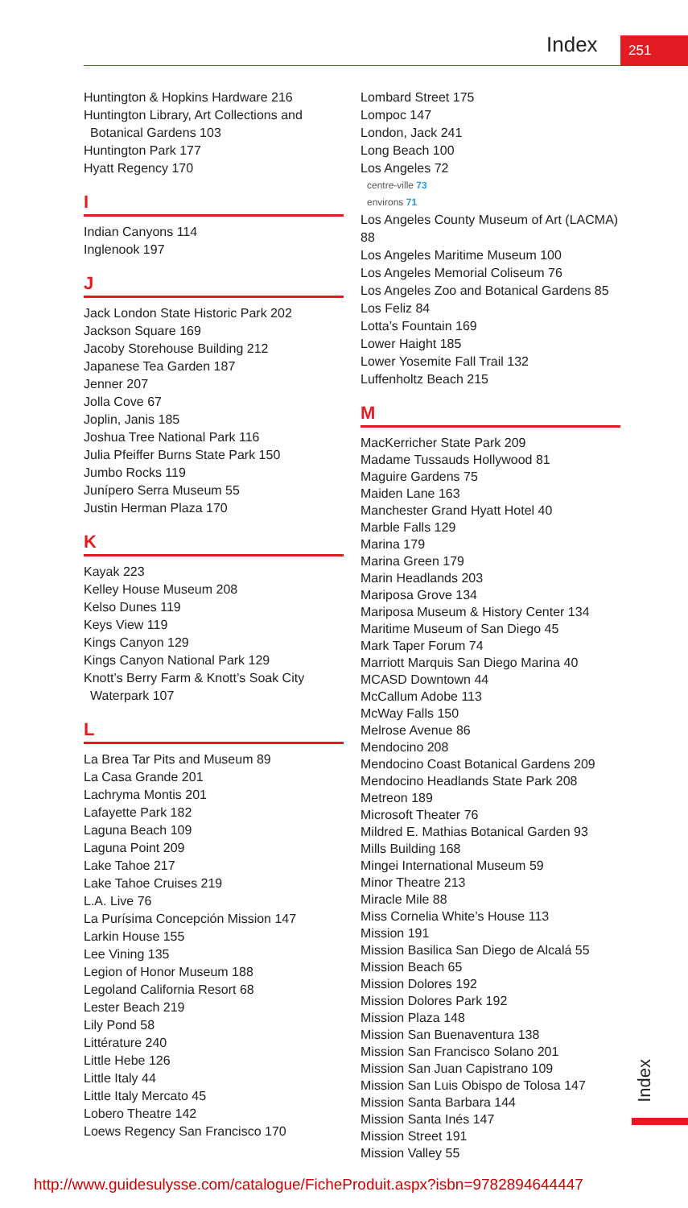Index 251
Huntington & Hopkins Hardware 216
Huntington Library, Art Collections and Botanical Gardens 103
Huntington Park 177
Hyatt Regency 170
I
Indian Canyons 114
Inglenook 197
J
Jack London State Historic Park 202
Jackson Square 169
Jacoby Storehouse Building 212
Japanese Tea Garden 187
Jenner 207
Jolla Cove 67
Joplin, Janis 185
Joshua Tree National Park 116
Julia Pfeiffer Burns State Park 150
Jumbo Rocks 119
Junípero Serra Museum 55
Justin Herman Plaza 170
K
Kayak 223
Kelley House Museum 208
Kelso Dunes 119
Keys View 119
Kings Canyon 129
Kings Canyon National Park 129
Knott’s Berry Farm & Knott’s Soak City Waterpark 107
L
La Brea Tar Pits and Museum 89
La Casa Grande 201
Lachryma Montis 201
Lafayette Park 182
Laguna Beach 109
Laguna Point 209
Lake Tahoe 217
Lake Tahoe Cruises 219
L.A. Live 76
La Purísima Concepción Mission 147
Larkin House 155
Lee Vining 135
Legion of Honor Museum 188
Legoland California Resort 68
Lester Beach 219
Lily Pond 58
Littérature 240
Little Hebe 126
Little Italy 44
Little Italy Mercato 45
Lobero Theatre 142
Loews Regency San Francisco 170
Lombard Street 175
Lompoc 147
London, Jack 241
Long Beach 100
Los Angeles 72
centre-ville 73
environs 71
Los Angeles County Museum of Art (LACMA) 88
Los Angeles Maritime Museum 100
Los Angeles Memorial Coliseum 76
Los Angeles Zoo and Botanical Gardens 85
Los Feliz 84
Lotta’s Fountain 169
Lower Haight 185
Lower Yosemite Fall Trail 132
Luffenholtz Beach 215
M
MacKerricher State Park 209
Madame Tussauds Hollywood 81
Maguire Gardens 75
Maiden Lane 163
Manchester Grand Hyatt Hotel 40
Marble Falls 129
Marina 179
Marina Green 179
Marin Headlands 203
Mariposa Grove 134
Mariposa Museum & History Center 134
Maritime Museum of San Diego 45
Mark Taper Forum 74
Marriott Marquis San Diego Marina 40
MCASD Downtown 44
McCallum Adobe 113
McWay Falls 150
Melrose Avenue 86
Mendocino 208
Mendocino Coast Botanical Gardens 209
Mendocino Headlands State Park 208
Metreon 189
Microsoft Theater 76
Mildred E. Mathias Botanical Garden 93
Mills Building 168
Mingei International Museum 59
Minor Theatre 213
Miracle Mile 88
Miss Cornelia White’s House 113
Mission 191
Mission Basilica San Diego de Alcalá 55
Mission Beach 65
Mission Dolores 192
Mission Dolores Park 192
Mission Plaza 148
Mission San Buenaventura 138
Mission San Francisco Solano 201
Mission San Juan Capistrano 109
Mission San Luis Obispo de Tolosa 147
Mission Santa Barbara 144
Mission Santa Inés 147
Mission Street 191
Mission Valley 55
Index
http://www.guidesulysse.com/catalogue/FicheProduit.aspx?isbn=9782894644447